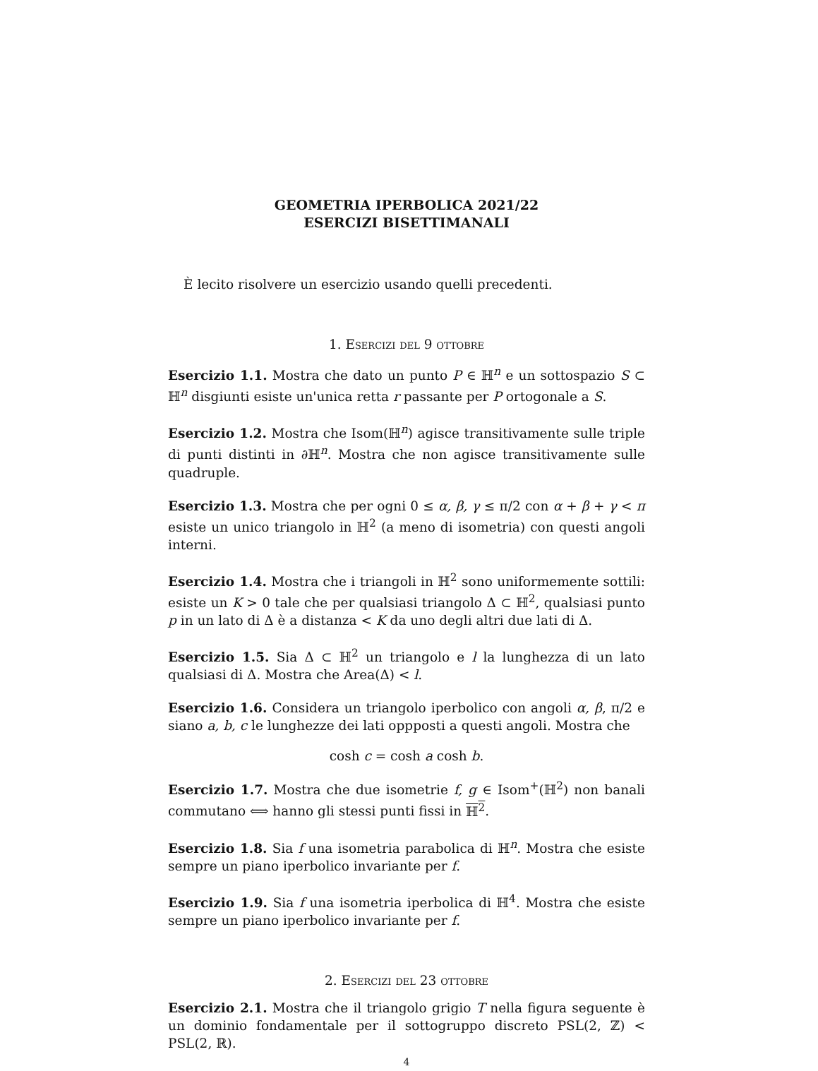GEOMETRIA IPERBOLICA 2021/22
ESERCIZI BISETTIMANALI
È lecito risolvere un esercizio usando quelli precedenti.
1. Esercizi del 9 ottobre
Esercizio 1.1. Mostra che dato un punto P ∈ ℍ<sup>n</sup> e un sottospazio S ⊂ ℍ<sup>n</sup> disgiunti esiste un'unica retta r passante per P ortogonale a S.
Esercizio 1.2. Mostra che Isom(ℍ<sup>n</sup>) agisce transitivamente sulle triple di punti distinti in ∂ℍ<sup>n</sup>. Mostra che non agisce transitivamente sulle quadruple.
Esercizio 1.3. Mostra che per ogni 0 ≤ α, β, γ ≤ π/2 con α + β + γ < π esiste un unico triangolo in ℍ<sup>2</sup> (a meno di isometria) con questi angoli interni.
Esercizio 1.4. Mostra che i triangoli in ℍ<sup>2</sup> sono uniformemente sottili: esiste un K > 0 tale che per qualsiasi triangolo Δ ⊂ ℍ<sup>2</sup>, qualsiasi punto p in un lato di Δ è a distanza < K da uno degli altri due lati di Δ.
Esercizio 1.5. Sia Δ ⊂ ℍ<sup>2</sup> un triangolo e l la lunghezza di un lato qualsiasi di Δ. Mostra che Area(Δ) < l.
Esercizio 1.6. Considera un triangolo iperbolico con angoli α, β, π/2 e siano a, b, c le lunghezze dei lati oppposti a questi angoli. Mostra che
cosh c = cosh a cosh b.
Esercizio 1.7. Mostra che due isometrie f, g ∈ Isom<sup>+</sup>(ℍ<sup>2</sup>) non banali commutano ⟺ hanno gli stessi punti fissi in ℍ<sup>2</sup>.
Esercizio 1.8. Sia f una isometria parabolica di ℍ<sup>n</sup>. Mostra che esiste sempre un piano iperbolico invariante per f.
Esercizio 1.9. Sia f una isometria iperbolica di ℍ<sup>4</sup>. Mostra che esiste sempre un piano iperbolico invariante per f.
2. Esercizi del 23 ottobre
Esercizio 2.1. Mostra che il triangolo grigio T nella figura seguente è un dominio fondamentale per il sottogruppo discreto PSL(2, ℤ) < PSL(2, ℝ).
4